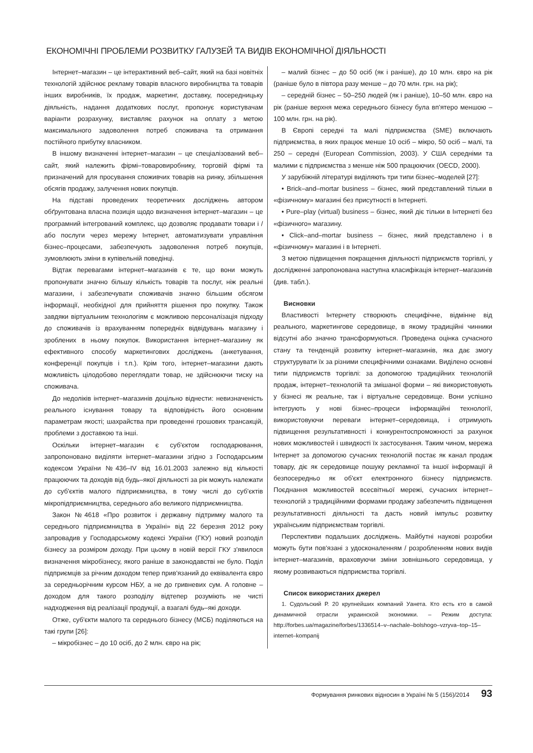ЕКОНОМІЧНІ ПРОБЛЕМИ РОЗВИТКУ ГАЛУЗЕЙ ТА ВИДІВ ЕКОНОМІЧНОЇ ДІЯЛЬНОСТІ
Інтернет–магазин – це інтерактивний веб–сайт, який на базі новітніх технологій здійснює рекламу товарів власного виробництва та товарів інших виробників, їх продаж, маркетинг, доставку, посередницьку діяльність, надання додаткових послуг, пропонує користувачам варіанти розрахунку, виставляє рахунок на оплату з метою максимального задоволення потреб споживача та отримання постійного прибутку власником.
В іншому визначенні інтернет–магазин – це спеціалізований веб–сайт, який належить фірмі–товаровиробнику, торговій фірмі та призначений для просування споживчих товарів на ринку, збільшення обсягів продажу, залучення нових покупців.
На підставі проведених теоретичних досліджень автором обґрунтована власна позиція щодо визначення інтернет–магазин – це програмний інтегрований комплекс, що дозволяє продавати товари і / або послуги через мережу Інтернет, автоматизувати управління бізнес–процесами, забезпечують задоволення потреб покупців, зумовлюють зміни в купівельній поведінці.
Відтак перевагами інтернет–магазинів є те, що вони можуть пропонувати значно більшу кількість товарів та послуг, ніж реальні магазини, і забезпечувати споживачів значно більшим обсягом інформації, необхідної для прийняття рішення про покупку. Також завдяки віртуальним технологіям є можливою персоналізація підходу до споживачів із врахуванням попередніх відвідувань магазину і зроблених в ньому покупок. Використання інтернет–магазину як ефективного способу маркетингових досліджень (анкетування, конференції покупців і т.п.). Крім того, інтернет–магазини дають можливість цілодобово переглядати товар, не здійснюючи тиску на споживача.
До недоліків інтернет–магазинів доцільно віднести: невизначеність реального існування товару та відповідність його основним параметрам якості; шахрайства при проведенні грошових трансакцій, проблеми з доставкою та інші.
Оскільки інтернет–магазин є суб'єктом господарювання, запропоновано виділяти інтернет–магазини згідно з Господарським кодексом України №436–IV від 16.01.2003 залежно від кількості працюючих та доходів від будь–якої діяльності за рік можуть належати до суб'єктів малого підприємництва, в тому числі до суб'єктів мікропідприємництва, середнього або великого підприємництва.
Закон №4618 «Про розвиток і державну підтримку малого та середнього підприємництва в Україні» від 22 березня 2012 року запровадив у Господарському кодексі України (ГКУ) новий розподіл бізнесу за розміром доходу. При цьому в новій версії ГКУ з'явилося визначення мікробізнесу, якого раніше в законодавстві не було. Поділ підприємців за річним доходом тепер прив'язаний до еквівалента євро за середньорічним курсом НБУ, а не до гривневих сум. А головне – доходом для такого розподілу відтепер розуміють не чисті надходження від реалізації продукції, а взагалі будь–які доходи.
Отже, суб'єкти малого та середнього бізнесу (МСБ) поділяються на такі групи [26]:
– мікробізнес – до 10 осіб, до 2 млн. євро на рік;
– малий бізнес – до 50 осіб (як і раніше), до 10 млн. євро на рік (раніше було в півтора разу менше – до 70 млн. грн. на рік);
– середній бізнес – 50–250 людей (як і раніше), 10–50 млн. євро на рік (раніше верхня межа середнього бізнесу була вп'ятеро меншою – 100 млн. грн. на рік).
В Європі середні та малі підприємства (SME) включають підприємства, в яких працює менше 10 осіб – мікро, 50 осіб – малі, та 250 – середні (European Commission, 2003). У США середніми та малими є підприємства з менше ніж 500 працюючих (OECD, 2000).
У зарубіжній літературі виділяють три типи бізнес–моделей [27]:
• Brick–and–mortar business – бізнес, який представлений тільки в «фізичному» магазині без присутності в Інтернеті.
• Pure–play (virtual) business – бізнес, який діє тільки в Інтернеті без «фізичного» магазину.
• Click–and–mortar business – бізнес, який представлено і в «фізичному» магазині і в Інтернеті.
З метою підвищення покращення діяльності підприємств торгівлі, у дослідженні запропонована наступна класифікація інтернет–магазинів (див. табл.).
Висновки
Властивості Інтернету створюють специфічне, відмінне від реального, маркетингове середовище, в якому традиційні чинники відсутні або значно трансформуються. Проведена оцінка сучасного стану та тенденцій розвитку інтернет–магазинів, яка дає змогу структурувати їх за різними специфічними ознаками. Виділено основні типи підприємств торгівлі: за допомогою традиційних технологій продаж, інтернет–технологій та змішаної форми – які використовують у бізнесі як реальне, так і віртуальне середовище. Вони успішно інтегрують у нові бізнес–процеси інформаційні технології, використовуючи переваги інтернет–середовища, і отримують підвищення результативності і конкурентоспроможності за рахунок нових можливостей і швидкості їх застосування. Таким чином, мережа Інтернет за допомогою сучасних технологій постає як канал продаж товару, діє як середовище пошуку рекламної та іншої інформації й безпосередньо як об'єкт електронного бізнесу підприємств. Поєднання можливостей всесвітньої мережі, сучасних інтернет–технологій з традиційними формами продажу забезпечить підвищення результативності діяльності та дасть новий імпульс розвитку українським підприємствам торгівлі.
Перспективи подальших досліджень. Майбутні наукові розробки можуть бути пов'язані з удосконаленням / розробленням нових видів інтернет–магазинів, враховуючи зміни зовнішнього середовища, у якому розвиваються підприємства торгівлі.
Список використаних джерел
1. Судольский Р. 20 крупнейших компаний Уанета. Кто есть кто в самой динамичной отрасли украинской экономики. – Режим доступа: http://forbes.ua/magazine/forbes/1336514–v–nachale–bolshogo–vzryva–top–15–internet–kompanij
Формування ринкових відносин в Україні № 5 (156)/2014 93